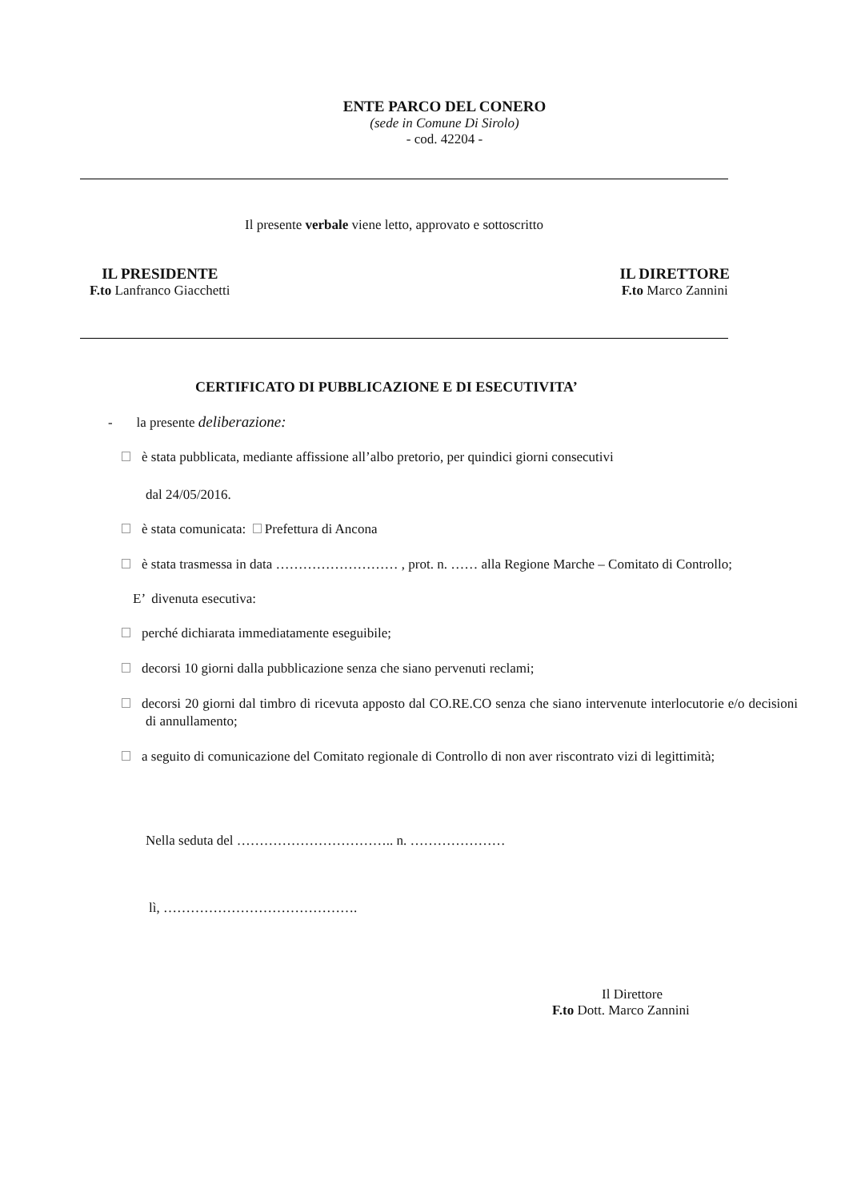ENTE PARCO DEL CONERO
(sede in Comune Di Sirolo)
- cod. 42204 -
Il presente verbale viene letto, approvato e sottoscritto
IL PRESIDENTE
F.to Lanfranco Giacchetti
IL DIRETTORE
F.to Marco Zannini
CERTIFICATO DI PUBBLICAZIONE E DI ESECUTIVITA’
- la presente deliberazione:
è stata pubblicata, mediante affissione all’albo pretorio, per quindici giorni consecutivi
dal 24/05/2016.
è stata comunicata: Prefettura di Ancona
è stata trasmessa in data ……………………… , prot. n. …… alla Regione Marche – Comitato di Controllo;
E’ divenuta esecutiva:
perché dichiarata immediatamente eseguibile;
decorsi 10 giorni dalla pubblicazione senza che siano pervenuti reclami;
decorsi 20 giorni dal timbro di ricevuta apposto dal CO.RE.CO senza che siano intervenute interlocutorie e/o decisioni di annullamento;
a seguito di comunicazione del Comitato regionale di Controllo di non aver riscontrato vizi di legittimità;
Nella seduta del …………………………….. n. …………………
lì, …………………………………….
Il Direttore
F.to Dott. Marco Zannini